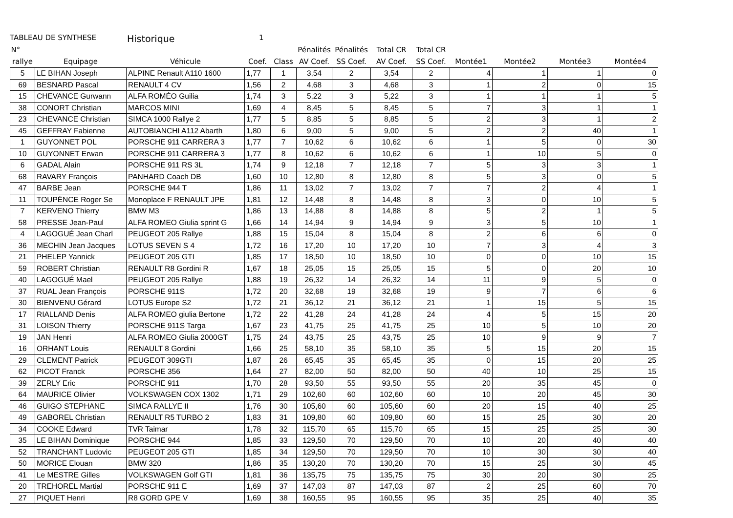TABLEAU DE SYNTHESE Historique 1
| N° | | | | | Pénalités | Pénalités | Total CR | Total CR | | | | |
| --- | --- | --- | --- | --- | --- | --- | --- | --- | --- | --- | --- | --- |
| rallye | Equipage | Véhicule | Coef. | Class | AV Coef. | SS Coef. | AV Coef. | SS Coef. | Montée1 | Montée2 | Montée3 | Montée4 |
| 5 | LE BIHAN Joseph | ALPINE Renault A110 1600 | 1,77 | 1 | 3,54 | 2 | 3,54 | 2 | 4 | 1 | 1 | 0 |
| 69 | BESNARD Pascal | RENAULT 4 CV | 1,56 | 2 | 4,68 | 3 | 4,68 | 3 | 1 | 2 | 0 | 15 |
| 15 | CHEVANCE Gurwann | ALFA ROMÉO Guilia | 1,74 | 3 | 5,22 | 3 | 5,22 | 3 | 1 | 1 | 1 | 5 |
| 38 | CONORT Christian | MARCOS MINI | 1,69 | 4 | 8,45 | 5 | 8,45 | 5 | 7 | 3 | 1 | 1 |
| 23 | CHEVANCE Christian | SIMCA 1000 Rallye 2 | 1,77 | 5 | 8,85 | 5 | 8,85 | 5 | 2 | 3 | 1 | 2 |
| 45 | GEFFRAY Fabienne | AUTOBIANCHI A112 Abarth | 1,80 | 6 | 9,00 | 5 | 9,00 | 5 | 2 | 2 | 40 | 1 |
| 1 | GUYONNET POL | PORSCHE 911 CARRERA 3 | 1,77 | 7 | 10,62 | 6 | 10,62 | 6 | 1 | 5 | 0 | 30 |
| 10 | GUYONNET Erwan | PORSCHE 911 CARRERA 3 | 1,77 | 8 | 10,62 | 6 | 10,62 | 6 | 1 | 10 | 5 | 0 |
| 6 | GADAL Alain | PORSCHE 911 RS 3L | 1,74 | 9 | 12,18 | 7 | 12,18 | 7 | 5 | 3 | 3 | 1 |
| 68 | RAVARY François | PANHARD Coach DB | 1,60 | 10 | 12,80 | 8 | 12,80 | 8 | 5 | 3 | 0 | 5 |
| 47 | BARBE Jean | PORSCHE 944 T | 1,86 | 11 | 13,02 | 7 | 13,02 | 7 | 7 | 2 | 4 | 1 |
| 11 | TOUPËNCE Roger Se | Monoplace F RENAULT JPE | 1,81 | 12 | 14,48 | 8 | 14,48 | 8 | 3 | 0 | 10 | 5 |
| 7 | KERVENO Thierry | BMW M3 | 1,86 | 13 | 14,88 | 8 | 14,88 | 8 | 5 | 2 | 1 | 5 |
| 58 | PRESSE Jean-Paul | ALFA ROMEO Giulia sprint G | 1,66 | 14 | 14,94 | 9 | 14,94 | 9 | 3 | 5 | 10 | 1 |
| 4 | LAGOGUÉ Jean Charl | PEUGEOT 205 Rallye | 1,88 | 15 | 15,04 | 8 | 15,04 | 8 | 2 | 6 | 6 | 0 |
| 36 | MECHIN Jean Jacques | LOTUS SEVEN S 4 | 1,72 | 16 | 17,20 | 10 | 17,20 | 10 | 7 | 3 | 4 | 3 |
| 21 | PHELEP Yannick | PEUGEOT 205 GTI | 1,85 | 17 | 18,50 | 10 | 18,50 | 10 | 0 | 0 | 10 | 15 |
| 59 | ROBERT Christian | RENAULT R8 Gordini R | 1,67 | 18 | 25,05 | 15 | 25,05 | 15 | 5 | 0 | 20 | 10 |
| 40 | LAGOGUÉ Mael | PEUGEOT 205 Rallye | 1,88 | 19 | 26,32 | 14 | 26,32 | 14 | 11 | 9 | 5 | 0 |
| 37 | RUAL Jean François | PORSCHE 911S | 1,72 | 20 | 32,68 | 19 | 32,68 | 19 | 9 | 7 | 6 | 6 |
| 30 | BIENVENU Gérard | LOTUS Europe S2 | 1,72 | 21 | 36,12 | 21 | 36,12 | 21 | 1 | 15 | 5 | 15 |
| 17 | RIALLAND Denis | ALFA ROMEO giulia Bertone | 1,72 | 22 | 41,28 | 24 | 41,28 | 24 | 4 | 5 | 15 | 20 |
| 31 | LOISON Thierry | PORSCHE 911S Targa | 1,67 | 23 | 41,75 | 25 | 41,75 | 25 | 10 | 5 | 10 | 20 |
| 19 | JAN Henri | ALFA ROMEO Giulia 2000GT | 1,75 | 24 | 43,75 | 25 | 43,75 | 25 | 10 | 9 | 9 | 7 |
| 16 | ORHANT Louis | RENAULT 8 Gordini | 1,66 | 25 | 58,10 | 35 | 58,10 | 35 | 5 | 15 | 20 | 15 |
| 29 | CLEMENT Patrick | PEUGEOT 309GTI | 1,87 | 26 | 65,45 | 35 | 65,45 | 35 | 0 | 15 | 20 | 25 |
| 62 | PICOT Franck | PORSCHE 356 | 1,64 | 27 | 82,00 | 50 | 82,00 | 50 | 40 | 10 | 25 | 15 |
| 39 | ZERLY Eric | PORSCHE 911 | 1,70 | 28 | 93,50 | 55 | 93,50 | 55 | 20 | 35 | 45 | 0 |
| 64 | MAURICE Olivier | VOLKSWAGEN COX 1302 | 1,71 | 29 | 102,60 | 60 | 102,60 | 60 | 10 | 20 | 45 | 30 |
| 46 | GUIGO STEPHANE | SIMCA RALLYE II | 1,76 | 30 | 105,60 | 60 | 105,60 | 60 | 20 | 15 | 40 | 25 |
| 49 | GABOREL Christian | RENAULT R5 TURBO 2 | 1,83 | 31 | 109,80 | 60 | 109,80 | 60 | 15 | 25 | 30 | 20 |
| 34 | COOKE Edward | TVR Taimar | 1,78 | 32 | 115,70 | 65 | 115,70 | 65 | 15 | 25 | 25 | 30 |
| 35 | LE BIHAN Dominique | PORSCHE 944 | 1,85 | 33 | 129,50 | 70 | 129,50 | 70 | 10 | 20 | 40 | 40 |
| 52 | TRANCHANT Ludovic | PEUGEOT 205 GTI | 1,85 | 34 | 129,50 | 70 | 129,50 | 70 | 10 | 30 | 30 | 40 |
| 50 | MORICE Elouan | BMW 320 | 1,86 | 35 | 130,20 | 70 | 130,20 | 70 | 15 | 25 | 30 | 45 |
| 41 | Le MESTRE Gilles | VOLKSWAGEN Golf GTI | 1,81 | 36 | 135,75 | 75 | 135,75 | 75 | 30 | 20 | 30 | 25 |
| 20 | TREHOREL Martial | PORSCHE 911 E | 1,69 | 37 | 147,03 | 87 | 147,03 | 87 | 2 | 25 | 60 | 70 |
| 27 | PIQUET Henri | R8 GORD GPE V | 1,69 | 38 | 160,55 | 95 | 160,55 | 95 | 35 | 25 | 40 | 35 |